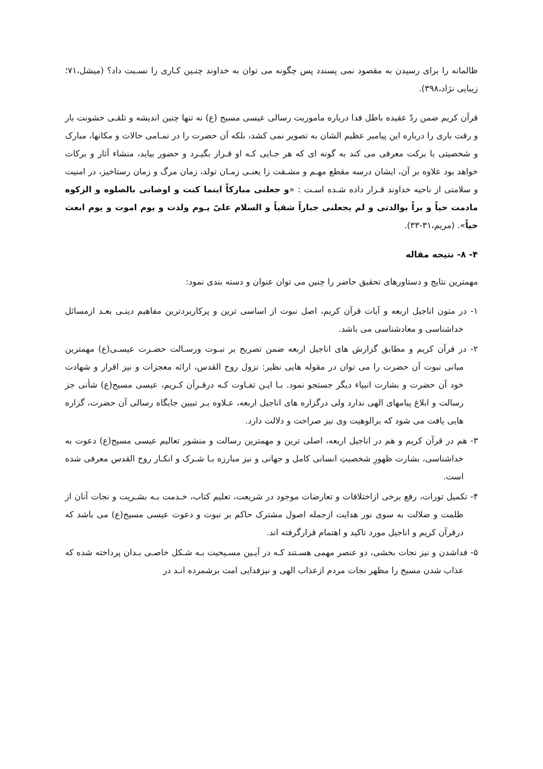ظالمانه را برای رسیدن به مقصود نمی پسندد پس چگونه می توان به خداوند چنـین کـاری را نسـبت داد؟ (میشل،۷۱؛ زیبایی نژاد،۳۹۸).
قرآن کریم ضمن ردّ عقیده باطل فدا درباره ماموریت رسالی عیسی مسیح (ع) نه تنها چنین اندیشه و تلقـی خشونت بار و رقت باری را درباره این پیامبر عظیم الشان به تصویر نمی کشد، بلکه آن حضرت را در تمـامی حالات و مکانها، مبارک و شخصیتی با برکت معرفی می کند به گونه ای که هر جـایی کـه او قـرار بگیـرد و حضور بیاید، منشاء آثار و برکات خواهد بود علاوه بر آن، ایشان درسه مقطع مهـم و مشـقت زا یعنـی زمـان تولد، زمان مرگ و زمان رستاخیز، در امنیت و سلامتی از ناحیه خداوند قـرار داده شـده اسـت : «و جعلنی مبارکاً اینما کنت و اوصانی بالصلوه و الزکوه مادمت حیاً و براً بوالدتی و لم یجعلنی جباراً شقیاً و السلام علیّ یـوم ولدت و یوم اموت و یوم ابعث حیاً». (مریم،۳۱-۳۳).
۴- ۸- نتیجه مقاله
مهمترین نتایج و دستاورهای تحقیق حاضر را چنین می توان عنوان و دسته بندی نمود:
۱- در متون اناجیل اربعه و آیات قرآن کریم، اصل نبوت از اساسی ترین و پرکاربردترین مفاهیم دینـی بعـد ازمسائل خداشناسی و معادشناسی می باشد.
۲- در قرآن کریم و مطابق گزارش های اناجیل اربعه ضمن تصریح بر نبـوت ورسـالت حضـرت عیسـی(ع) مهمترین مبانی نبوت آن حضرت را می توان در مقوله هایی نظیر: نزول روح القدس، ارائه معجزات و نیز اقرار و شهادت خود آن حضرت و بشارت انبیاء دیگر جستجو نمود. بـا ایـن تفـاوت کـه درقـرآن کـریم، عیسی مسیح(ع) شأنی جز رسالت و ابلاغ پیامهای الهی ندارد ولی درگزاره های اناجیل اربعه، عـلاوه بـر تبیین جایگاه رسالی آن حضرت، گزاره هایی یافت می شود که برالوهیت وی نیز صراحت و دلالت دارد.
۳- هم در قرآن کریم و هم در اناجیل اربعه، اصلی ترین و مهمترین رسالت و منشور تعالیم عیسی مسیح(ع) دعوت به خداشناسی، بشارت ظهورِ شخصیتِ انسانی کامل و جهانی و نیز مبارزه بـا شـرک و انکـار روح القدس معرفی شده است.
۴- تکمیل تورات، رفع برخی ازاختلافات و تعارضات موجود در شریعت، تعلیم کتاب، خـدمت بـه بشـریت و نجات آنان از ظلمت و ضلالت به سوی نور هدایت ازجمله اصول مشترک حاکم بر نبوت و دعوت عیسی مسیح(ع) می باشد که درقرآن کریم و اناجیل مورد تاکید و اهتمام قرارگرفته اند.
۵- فداشدن و نیز نجات بخشی، دو عنصر مهمی هسـتند کـه در آیـین مسـیحیت بـه شـکل خاصـی بـدان پرداخته شده که عذاب شدن مسیح را مظهر نجات مردم ازعذاب الهی و نیزفدایی امت برشمرده انـد در